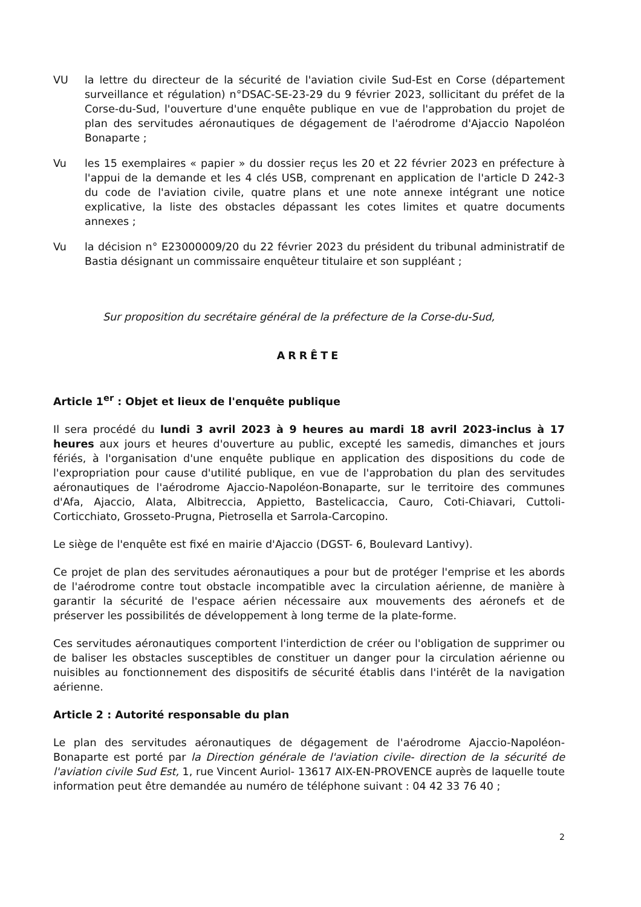VU la lettre du directeur de la sécurité de l'aviation civile Sud-Est en Corse (département surveillance et régulation) n°DSAC-SE-23-29 du 9 février 2023, sollicitant du préfet de la Corse-du-Sud, l'ouverture d'une enquête publique en vue de l'approbation du projet de plan des servitudes aéronautiques de dégagement de l'aérodrome d'Ajaccio Napoléon Bonaparte ;
Vu les 15 exemplaires « papier » du dossier reçus les 20 et 22 février 2023 en préfecture à l'appui de la demande et les 4 clés USB, comprenant en application de l'article D 242-3 du code de l'aviation civile, quatre plans et une note annexe intégrant une notice explicative, la liste des obstacles dépassant les cotes limites et quatre documents annexes ;
Vu la décision n° E23000009/20 du 22 février 2023 du président du tribunal administratif de Bastia désignant un commissaire enquêteur titulaire et son suppléant ;
Sur proposition du secrétaire général de la préfecture de la Corse-du-Sud,
ARRÊTE
Article 1<sup>er</sup> : Objet et lieux de l'enquête publique
Il sera procédé du lundi 3 avril 2023 à 9 heures au mardi 18 avril 2023-inclus à 17 heures aux jours et heures d'ouverture au public, excepté les samedis, dimanches et jours fériés, à l'organisation d'une enquête publique en application des dispositions du code de l'expropriation pour cause d'utilité publique, en vue de l'approbation du plan des servitudes aéronautiques de l'aérodrome Ajaccio-Napoléon-Bonaparte, sur le territoire des communes d'Afa, Ajaccio, Alata, Albitreccia, Appietto, Bastelicaccia, Cauro, Coti-Chiavari, Cuttoli-Corticchiato, Grosseto-Prugna, Pietrosella et Sarrola-Carcopino.
Le siège de l'enquête est fixé en mairie d'Ajaccio (DGST- 6, Boulevard Lantivy).
Ce projet de plan des servitudes aéronautiques a pour but de protéger l'emprise et les abords de l'aérodrome contre tout obstacle incompatible avec la circulation aérienne, de manière à garantir la sécurité de l'espace aérien nécessaire aux mouvements des aéronefs et de préserver les possibilités de développement à long terme de la plate-forme.
Ces servitudes aéronautiques comportent l'interdiction de créer ou l'obligation de supprimer ou de baliser les obstacles susceptibles de constituer un danger pour la circulation aérienne ou nuisibles au fonctionnement des dispositifs de sécurité établis dans l'intérêt de la navigation aérienne.
Article 2 : Autorité responsable du plan
Le plan des servitudes aéronautiques de dégagement de l'aérodrome Ajaccio-Napoléon-Bonaparte est porté par la Direction générale de l'aviation civile- direction de la sécurité de l'aviation civile Sud Est, 1, rue Vincent Auriol- 13617 AIX-EN-PROVENCE auprès de laquelle toute information peut être demandée au numéro de téléphone suivant : 04 42 33 76 40 ;
2